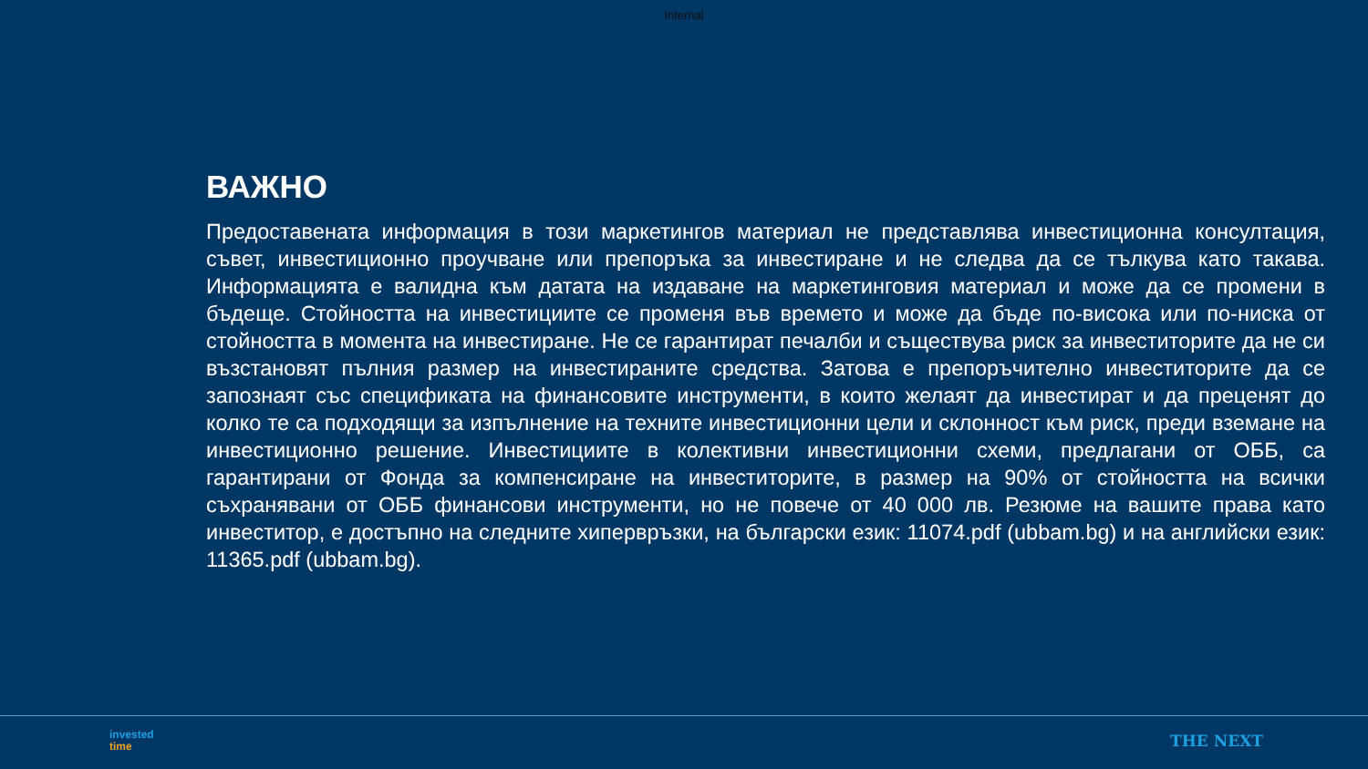Internal
ВАЖНО
Предоставената информация в този маркетингов материал не представлява инвестиционна консултация, съвет, инвестиционно проучване или препоръка за инвестиране и не следва да се тълкува като такава. Информацията е валидна към датата на издаване на маркетинговия материал и може да се промени в бъдеще. Стойността на инвестициите се променя във времето и може да бъде по-висока или по-ниска от стойността в момента на инвестиране. Не се гарантират печалби и съществува риск за инвеститорите да не си възстановят пълния размер на инвестираните средства. Затова е препоръчително инвеститорите да се запознаят със спецификата на финансовите инструменти, в които желаят да инвестират и да преценят до колко те са подходящи за изпълнение на техните инвестиционни цели и склонност към риск, преди вземане на инвестиционно решение. Инвестициите в колективни инвестиционни схеми, предлагани от ОББ, са гарантирани от Фонда за компенсиране на инвеститорите, в размер на 90% от стойността на всички съхранявани от ОББ финансови инструменти, но не повече от 40 000 лв. Резюме на вашите права като инвеститор, е достъпно на следните хипервръзки, на български език: 11074.pdf (ubbam.bg) и на английски език: 11365.pdf (ubbam.bg).
invested
time
THE NEXT